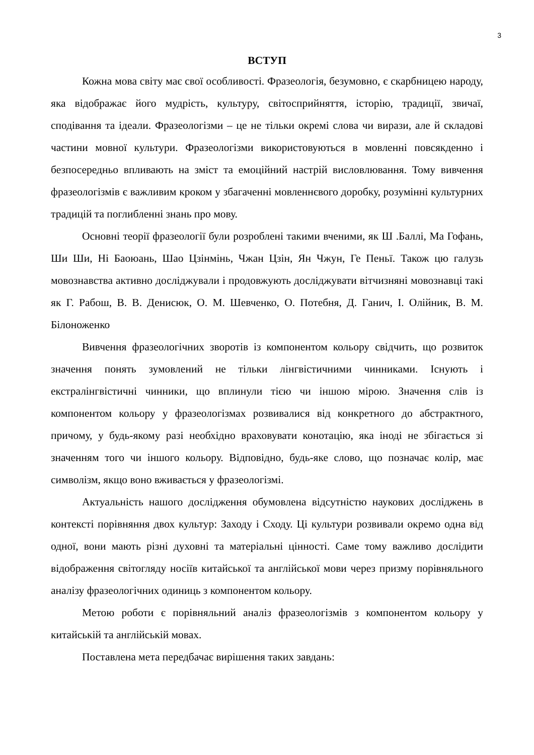3
ВСТУП
Кожна мова світу має свої особливості. Фразеологія, безумовно, є скарбницею народу, яка відображає його мудрість, культуру, світосприйняття, історію, традиції, звичаї, сподівання та ідеали. Фразеологізми – це не тільки окремі слова чи вирази, але й складові частини мовної культури. Фразеологізми використовуються в мовленні повсякденно і безпосередньо впливають на зміст та емоційний настрій висловлювання. Тому вивчення фразеологізмів є важливим кроком у збагаченні мовленнєвого доробку, розумінні культурних традицій та поглибленні знань про мову.
Основні теорії фразеології були розроблені такими вченими, як Ш .Баллі, Ма Гофань, Ши Ши, Ні Баоюань, Шао Цзінмінь, Чжан Цзін, Ян Чжун, Ге Пеньї. Також цю галузь мовознавства активно досліджували і продовжують досліджувати вітчизняні мовознавці такі як Г. Рабош, В. В. Денисюк, О. М. Шевченко, О. Потебня, Д. Ганич, І. Олійник, В. М. Білоноженко
Вивчення фразеологічних зворотів із компонентом кольору свідчить, що розвиток значення понять зумовлений не тільки лінгвістичними чинниками. Існують і екстралінгвістичні чинники, що вплинули тією чи іншою мірою. Значення слів із компонентом кольору у фразеологізмах розвивалися від конкретного до абстрактного, причому, у будь-якому разі необхідно враховувати конотацію, яка іноді не збігається зі значенням того чи іншого кольору. Відповідно, будь-яке слово, що позначає колір, має символізм, якщо воно вживається у фразеологізмі.
Актуальність нашого дослідження обумовлена відсутністю наукових досліджень в контексті порівняння двох культур: Заходу і Сходу. Ці культури розвивали окремо одна від одної, вони мають різні духовні та матеріальні цінності. Саме тому важливо дослідити відображення світогляду носіїв китайської та англійської мови через призму порівняльного аналізу фразеологічних одиниць з компонентом кольору.
Метою роботи є порівняльний аналіз фразеологізмів з компонентом кольору у китайській та англійській мовах.
Поставлена мета передбачає вирішення таких завдань: